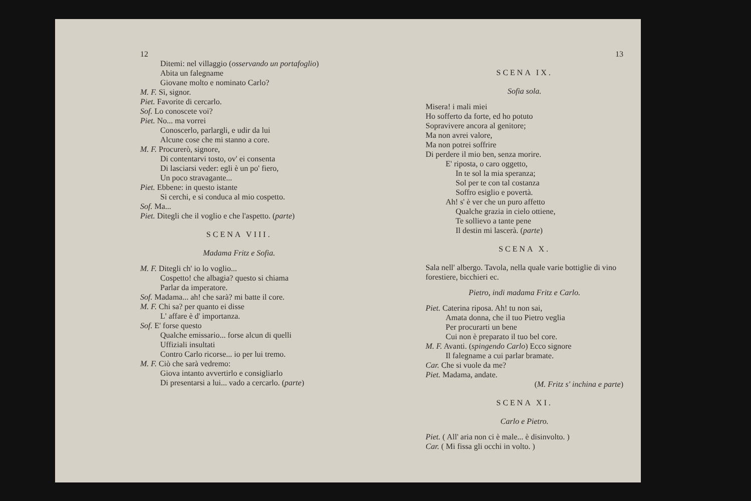12
Ditemi: nel villaggio (osservando un portafoglio)
Abita un falegname
Giovane molto e nominato Carlo?
M. F. Sì, signor.
Piet. Favorite di cercarlo.
Sof. Lo conoscete voi?
Piet. No... ma vorrei
Conoscerlo, parlargli, e udir da lui
Alcune cose che mi stanno a core.
M. F. Procurerò, signore,
Di contentarvi tosto, ov' ei consenta
Di lasciarsi veder: egli è un po' fiero,
Un poco stravagante...
Piet. Ebbene: in questo istante
Si cerchi, e si conduca al mio cospetto.
Sof. Ma...
Piet. Ditegli che il voglio e che l'aspetto. (parte)
SCENA VIII.
Madama Fritz e Sofia.
M. F. Ditegli ch' io lo voglio...
Cospetto! che albagia? questo si chiama
Parlar da imperatore.
Sof. Madama... ah! che sarà? mi batte il core.
M. F. Chi sa? per quanto ei disse
L' affare è d' importanza.
Sof. E' forse questo
Qualche emissario... forse alcun di quelli
Uffiziali insultati
Contro Carlo ricorse... io per lui tremo.
M. F. Ciò che sarà vedremo:
Giova intanto avvertirlo e consigliarlo
Di presentarsi a lui... vado a cercarlo. (parte)
13
SCENA IX.
Sofia sola.
Misera! i mali miei
Ho sofferto da forte, ed ho potuto
Sopravivere ancora al genitore;
Ma non avrei valore,
Ma non potrei soffrire
Di perdere il mio ben, senza morire.
E' riposta, o caro oggetto,
In te sol la mia speranza;
Sol per te con tal costanza
Soffro esiglio e povertà.
Ah! s' è ver che un puro affetto
Qualche grazia in cielo ottiene,
Te sollievo a tante pene
Il destin mi lascerà. (parte)
SCENA X.
Sala nell' albergo. Tavola, nella quale varie bottiglie di vino forestiere, bicchieri ec.
Pietro, indi madama Fritz e Carlo.
Piet. Caterina riposa. Ah! tu non sai,
Amata donna, che il tuo Pietro veglia
Per procurarti un bene
Cui non è preparato il tuo bel core.
M. F. Avanti. (spingendo Carlo) Ecco signore
Il falegname a cui parlar bramate.
Car. Che si vuole da me?
Piet. Madama, andate.
(M. Fritz s' inchina e parte)
SCENA XI.
Carlo e Pietro.
Piet. ( All' aria non ci è male... è disinvolto. )
Car. ( Mi fissa gli occhi in volto. )